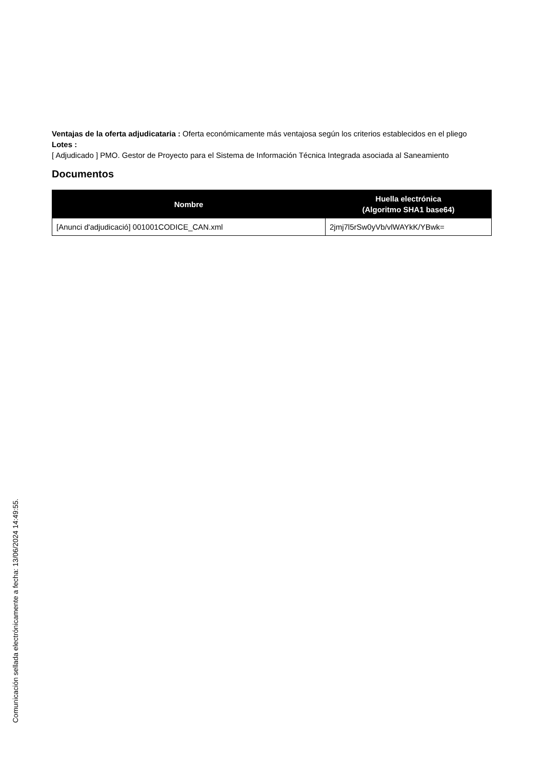Ventajas de la oferta adjudicataria : Oferta económicamente más ventajosa según los criterios establecidos en el pliego
Lotes :
[ Adjudicado ] PMO. Gestor de Proyecto para el Sistema de Información Técnica Integrada asociada al Saneamiento
Documentos
| Nombre | Huella electrónica (Algoritmo SHA1 base64) |
| --- | --- |
| [Anunci d'adjudicació] 001001CODICE_CAN.xml | 2jmj7l5rSw0yVb/vlWAYkK/YBwk= |
Comunicación sellada electrónicamente a fecha: 13/06/2024 14:49:55.